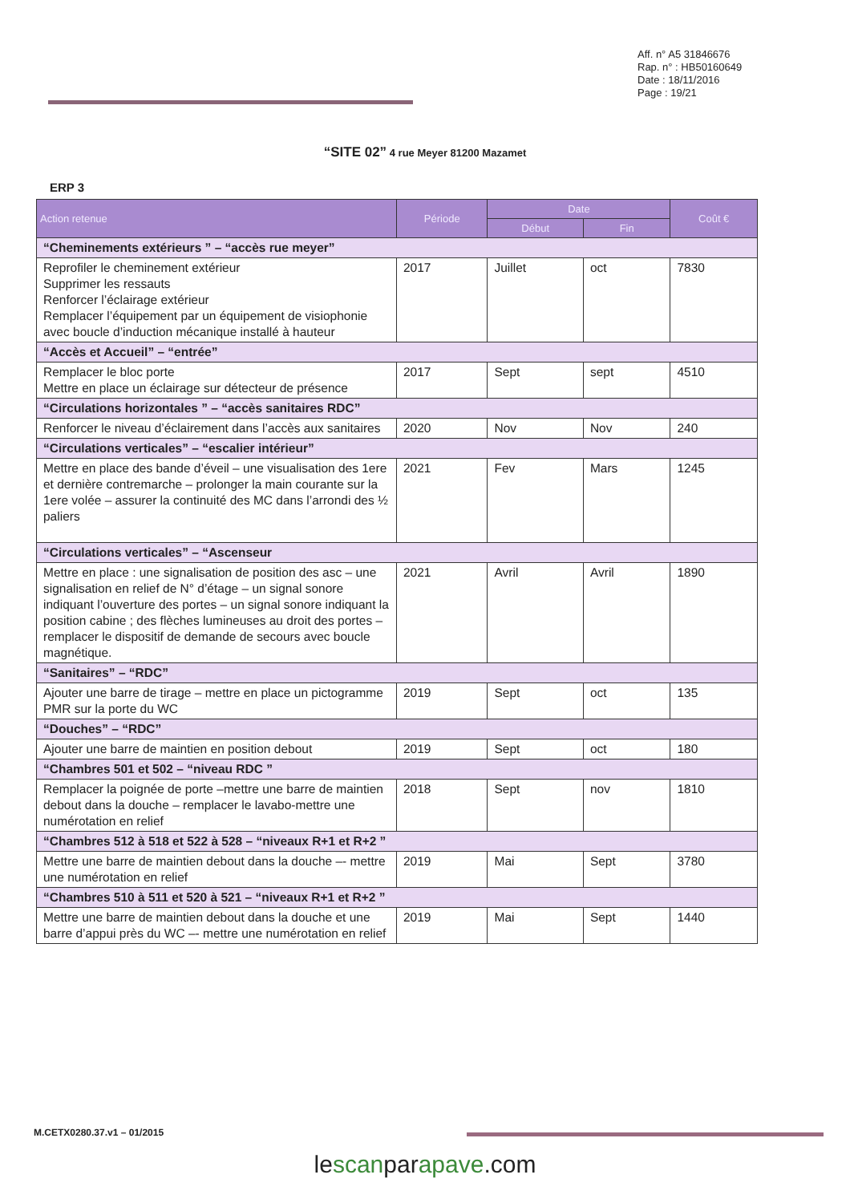Aff. n° A5 31846676
Rap. n° : HB50160649
Date : 18/11/2016
Page : 19/21
“SITE 02” 4 rue Meyer 81200 Mazamet
ERP 3
| Action retenue | Période | Date | | Coût € |
| --- | --- | --- | --- | --- |
| | | Début | Fin | |
| “Cheminements extérieurs ” – “accès rue meyer” | | | | |
| Reprofiler le cheminement extérieur Supprimer les ressauts Renforcer l’éclairage extérieur Remplacer l’équipement par un équipement de visiophonie avec boucle d’induction mécanique installé à hauteur | 2017 | Juillet | oct | 7830 |
| “Accès et Accueil” – “entrée” | | | | |
| Remplacer le bloc porte Mettre en place un éclairage sur détecteur de présence | 2017 | Sept | sept | 4510 |
| “Circulations horizontales ” – “accès sanitaires RDC” | | | | |
| Renforcer le niveau d’éclairement dans l’accès aux sanitaires | 2020 | Nov | Nov | 240 |
| “Circulations verticales” – “escalier intérieur” | | | | |
| Mettre en place des bande d’éveil – une visualisation des 1ere et dernière contremarche – prolonger la main courante sur la 1ere volée – assurer la continuité des MC dans l’arrondi des ½ paliers | 2021 | Fev | Mars | 1245 |
| “Circulations verticales” – “Ascenseur | | | | |
| Mettre en place : une signalisation de position des asc – une signalisation en relief de N° d’étage – un signal sonore indiquant l’ouverture des portes – un signal sonore indiquant la position cabine ; des flèches lumineuses au droit des portes – remplacer le dispositif de demande de secours avec boucle magnétique. | 2021 | Avril | Avril | 1890 |
| “Sanitaires” – “RDC” | | | | |
| Ajouter une barre de tirage – mettre en place un pictogramme PMR sur la porte du WC | 2019 | Sept | oct | 135 |
| “Douches” – “RDC” | | | | |
| Ajouter une barre de maintien en position debout | 2019 | Sept | oct | 180 |
| “Chambres 501 et 502 – “niveau RDC ” | | | | |
| Remplacer la poignée de porte –mettre une barre de maintien debout dans la douche – remplacer le lavabo-mettre une numérotation en relief | 2018 | Sept | nov | 1810 |
| “Chambres 512 à 518 et 522 à 528 – “niveaux R+1 et R+2 ” | | | | |
| Mettre une barre de maintien debout dans la douche –- mettre une numérotation en relief | 2019 | Mai | Sept | 3780 |
| “Chambres 510 à 511 et 520 à 521 – “niveaux R+1 et R+2 ” | | | | |
| Mettre une barre de maintien debout dans la douche et une barre d’appui près du WC –- mettre une numérotation en relief | 2019 | Mai | Sept | 1440 |
M.CETX0280.37.v1 – 01/2015
lescanparapave.com